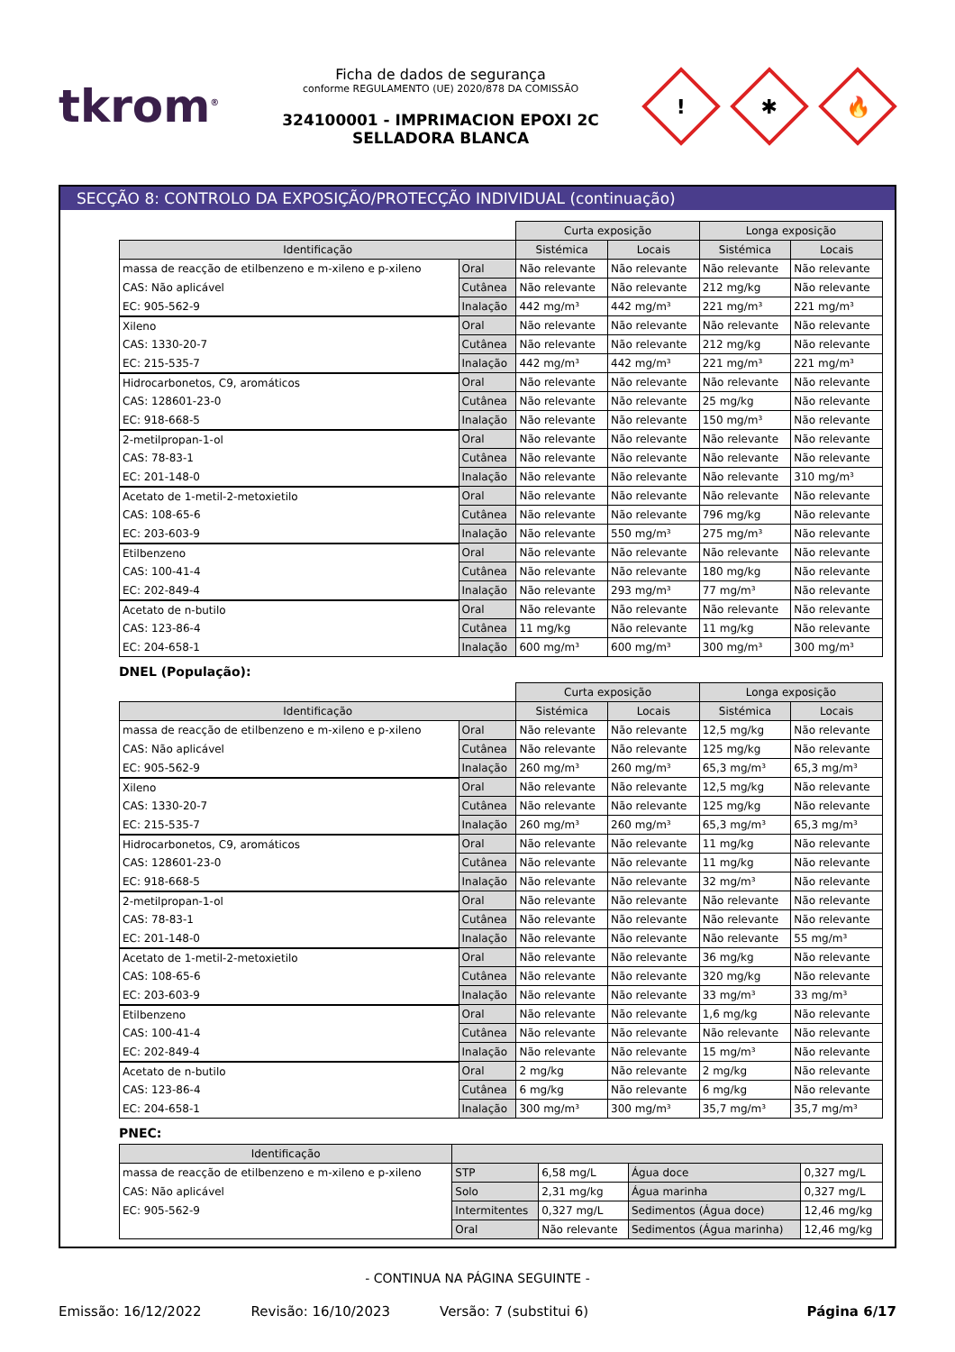tkrom<sup>®</sup>
Ficha de dados de segurança
conforme REGULAMENTO (UE) 2020/878 DA COMISSÃO
324100001 - IMPRIMACION EPOXI 2C SELLADORA BLANCA
!
✱
🔥
SECÇÃO 8: CONTROLO DA EXPOSIÇÃO/PROTECÇÃO INDIVIDUAL (continuação)
| | | Curta exposição | | Longa exposição | |
| --- | --- | --- | --- | --- | --- |
| Identificação | | Sistémica | Locais | Sistémica | Locais |
| massa de reacção de etilbenzeno e m-xileno e p-xileno | Oral | Não relevante | Não relevante | Não relevante | Não relevante |
| CAS: Não aplicável | Cutânea | Não relevante | Não relevante | 212 mg/kg | Não relevante |
| EC: 905-562-9 | Inalação | 442 mg/m³ | 442 mg/m³ | 221 mg/m³ | 221 mg/m³ |
| Xileno | Oral | Não relevante | Não relevante | Não relevante | Não relevante |
| CAS: 1330-20-7 | Cutânea | Não relevante | Não relevante | 212 mg/kg | Não relevante |
| EC: 215-535-7 | Inalação | 442 mg/m³ | 442 mg/m³ | 221 mg/m³ | 221 mg/m³ |
| Hidrocarbonetos, C9, aromáticos | Oral | Não relevante | Não relevante | Não relevante | Não relevante |
| CAS: 128601-23-0 | Cutânea | Não relevante | Não relevante | 25 mg/kg | Não relevante |
| EC: 918-668-5 | Inalação | Não relevante | Não relevante | 150 mg/m³ | Não relevante |
| 2-metilpropan-1-ol | Oral | Não relevante | Não relevante | Não relevante | Não relevante |
| CAS: 78-83-1 | Cutânea | Não relevante | Não relevante | Não relevante | Não relevante |
| EC: 201-148-0 | Inalação | Não relevante | Não relevante | Não relevante | 310 mg/m³ |
| Acetato de 1-metil-2-metoxietilo | Oral | Não relevante | Não relevante | Não relevante | Não relevante |
| CAS: 108-65-6 | Cutânea | Não relevante | Não relevante | 796 mg/kg | Não relevante |
| EC: 203-603-9 | Inalação | Não relevante | 550 mg/m³ | 275 mg/m³ | Não relevante |
| Etilbenzeno | Oral | Não relevante | Não relevante | Não relevante | Não relevante |
| CAS: 100-41-4 | Cutânea | Não relevante | Não relevante | 180 mg/kg | Não relevante |
| EC: 202-849-4 | Inalação | Não relevante | 293 mg/m³ | 77 mg/m³ | Não relevante |
| Acetato de n-butilo | Oral | Não relevante | Não relevante | Não relevante | Não relevante |
| CAS: 123-86-4 | Cutânea | 11 mg/kg | Não relevante | 11 mg/kg | Não relevante |
| EC: 204-658-1 | Inalação | 600 mg/m³ | 600 mg/m³ | 300 mg/m³ | 300 mg/m³ |
DNEL (População):
| | | Curta exposição | | Longa exposição | |
| --- | --- | --- | --- | --- | --- |
| Identificação | | Sistémica | Locais | Sistémica | Locais |
| massa de reacção de etilbenzeno e m-xileno e p-xileno | Oral | Não relevante | Não relevante | 12,5 mg/kg | Não relevante |
| CAS: Não aplicável | Cutânea | Não relevante | Não relevante | 125 mg/kg | Não relevante |
| EC: 905-562-9 | Inalação | 260 mg/m³ | 260 mg/m³ | 65,3 mg/m³ | 65,3 mg/m³ |
| Xileno | Oral | Não relevante | Não relevante | 12,5 mg/kg | Não relevante |
| CAS: 1330-20-7 | Cutânea | Não relevante | Não relevante | 125 mg/kg | Não relevante |
| EC: 215-535-7 | Inalação | 260 mg/m³ | 260 mg/m³ | 65,3 mg/m³ | 65,3 mg/m³ |
| Hidrocarbonetos, C9, aromáticos | Oral | Não relevante | Não relevante | 11 mg/kg | Não relevante |
| CAS: 128601-23-0 | Cutânea | Não relevante | Não relevante | 11 mg/kg | Não relevante |
| EC: 918-668-5 | Inalação | Não relevante | Não relevante | 32 mg/m³ | Não relevante |
| 2-metilpropan-1-ol | Oral | Não relevante | Não relevante | Não relevante | Não relevante |
| CAS: 78-83-1 | Cutânea | Não relevante | Não relevante | Não relevante | Não relevante |
| EC: 201-148-0 | Inalação | Não relevante | Não relevante | Não relevante | 55 mg/m³ |
| Acetato de 1-metil-2-metoxietilo | Oral | Não relevante | Não relevante | 36 mg/kg | Não relevante |
| CAS: 108-65-6 | Cutânea | Não relevante | Não relevante | 320 mg/kg | Não relevante |
| EC: 203-603-9 | Inalação | Não relevante | Não relevante | 33 mg/m³ | 33 mg/m³ |
| Etilbenzeno | Oral | Não relevante | Não relevante | 1,6 mg/kg | Não relevante |
| CAS: 100-41-4 | Cutânea | Não relevante | Não relevante | Não relevante | Não relevante |
| EC: 202-849-4 | Inalação | Não relevante | Não relevante | 15 mg/m³ | Não relevante |
| Acetato de n-butilo | Oral | 2 mg/kg | Não relevante | 2 mg/kg | Não relevante |
| CAS: 123-86-4 | Cutânea | 6 mg/kg | Não relevante | 6 mg/kg | Não relevante |
| EC: 204-658-1 | Inalação | 300 mg/m³ | 300 mg/m³ | 35,7 mg/m³ | 35,7 mg/m³ |
PNEC:
| Identificação | | | | |
| --- | --- | --- | --- | --- |
| massa de reacção de etilbenzeno e m-xileno e p-xileno | STP | 6,58 mg/L | Água doce | 0,327 mg/L |
| CAS: Não aplicável | Solo | 2,31 mg/kg | Água marinha | 0,327 mg/L |
| EC: 905-562-9 | Intermitentes | 0,327 mg/L | Sedimentos (Água doce) | 12,46 mg/kg |
| | Oral | Não relevante | Sedimentos (Água marinha) | 12,46 mg/kg |
- CONTINUA NA PÁGINA SEGUINTE -
Emissão: 16/12/2022 Revisão: 16/10/2023 Versão: 7 (substitui 6) Página 6/17